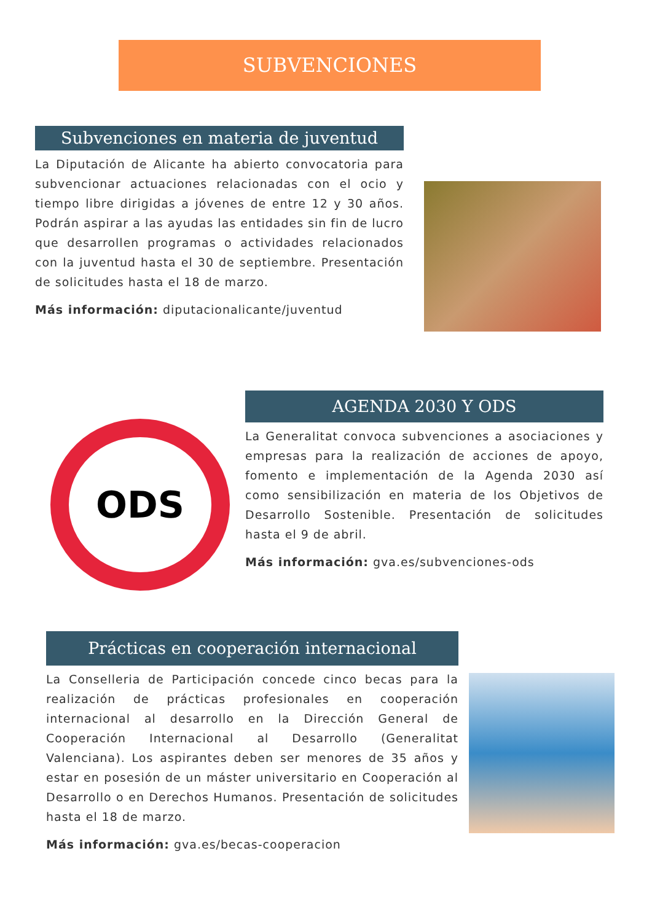SUBVENCIONES
Subvenciones en materia de juventud
La Diputación de Alicante ha abierto convocatoria para subvencionar actuaciones relacionadas con el ocio y tiempo libre dirigidas a jóvenes de entre 12 y 30 años. Podrán aspirar a las ayudas las entidades sin fin de lucro que desarrollen programas o actividades relacionados con la juventud hasta el 30 de septiembre. Presentación de solicitudes hasta el 18 de marzo.
Más información: diputacionalicante/juventud
ODS
AGENDA 2030 Y ODS
La Generalitat convoca subvenciones a asociaciones y empresas para la realización de acciones de apoyo, fomento e implementación de la Agenda 2030 así como sensibilización en materia de los Objetivos de Desarrollo Sostenible. Presentación de solicitudes hasta el 9 de abril.
Más información: gva.es/subvenciones-ods
Prácticas en cooperación internacional
La Conselleria de Participación concede cinco becas para la realización de prácticas profesionales en cooperación internacional al desarrollo en la Dirección General de Cooperación Internacional al Desarrollo (Generalitat Valenciana). Los aspirantes deben ser menores de 35 años y estar en posesión de un máster universitario en Cooperación al Desarrollo o en Derechos Humanos. Presentación de solicitudes hasta el 18 de marzo.
Más información: gva.es/becas-cooperacion